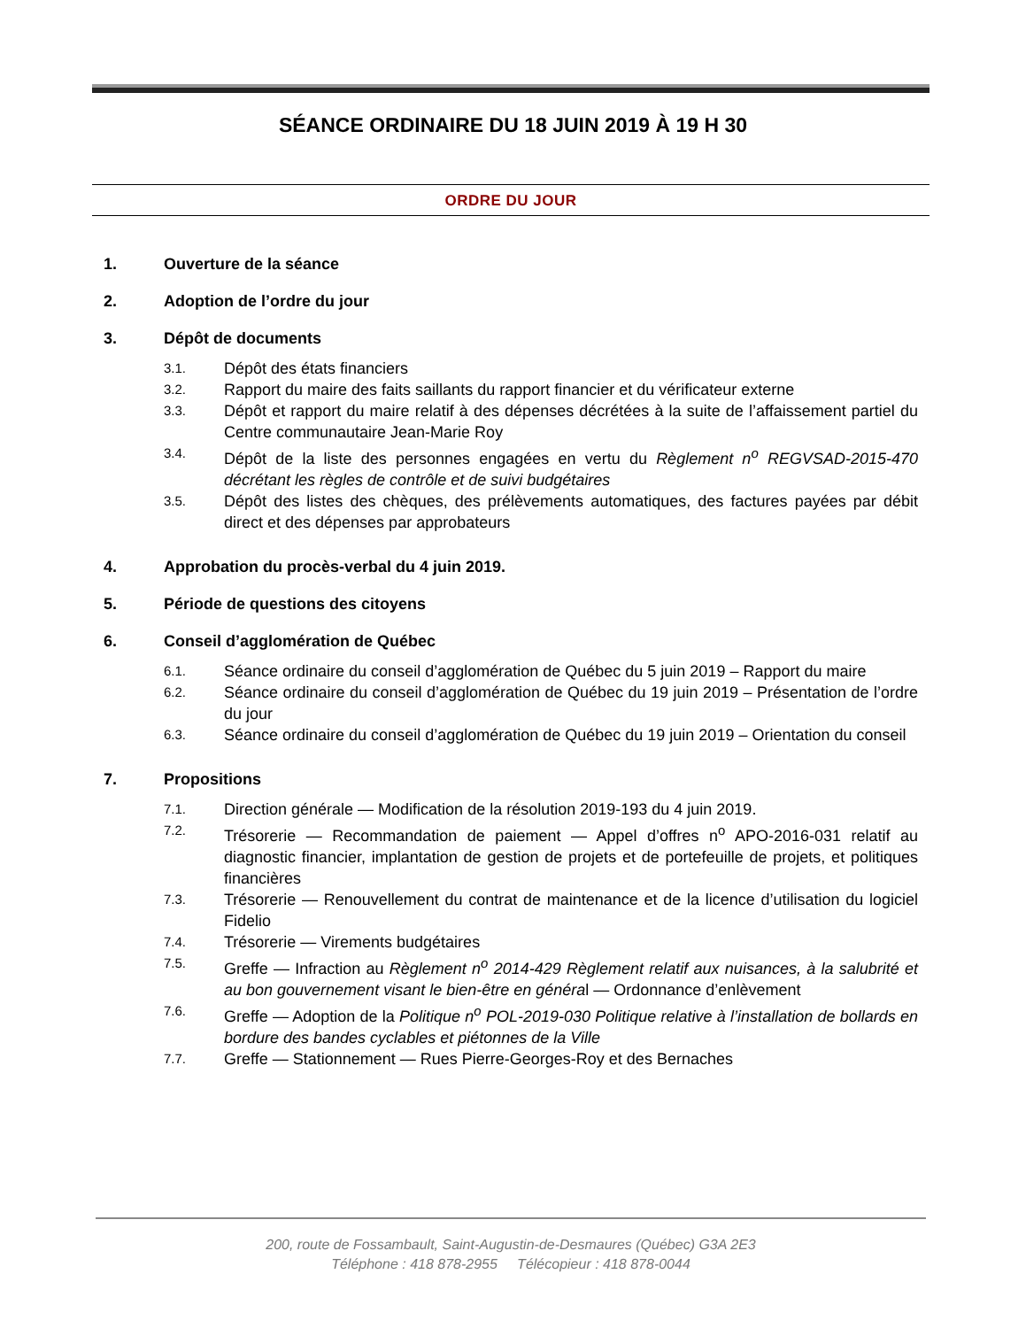SÉANCE ORDINAIRE DU 18 JUIN 2019 À 19 H 30
ORDRE DU JOUR
1. Ouverture de la séance
2. Adoption de l’ordre du jour
3. Dépôt de documents
3.1. Dépôt des états financiers
3.2. Rapport du maire des faits saillants du rapport financier et du vérificateur externe
3.3. Dépôt et rapport du maire relatif à des dépenses décrétées à la suite de l’affaissement partiel du Centre communautaire Jean-Marie Roy
3.4. Dépôt de la liste des personnes engagées en vertu du Règlement n<sup>o</sup> REGVSAD-2015-470 décrétant les règles de contrôle et de suivi budgétaires
3.5. Dépôt des listes des chèques, des prélèvements automatiques, des factures payées par débit direct et des dépenses par approbateurs
4. Approbation du procès-verbal du 4 juin 2019.
5. Période de questions des citoyens
6. Conseil d’agglomération de Québec
6.1. Séance ordinaire du conseil d’agglomération de Québec du 5 juin 2019 – Rapport du maire
6.2. Séance ordinaire du conseil d’agglomération de Québec du 19 juin 2019 – Présentation de l’ordre du jour
6.3. Séance ordinaire du conseil d’agglomération de Québec du 19 juin 2019 – Orientation du conseil
7. Propositions
7.1. Direction générale — Modification de la résolution 2019-193 du 4 juin 2019.
7.2. Trésorerie — Recommandation de paiement — Appel d’offres n<sup>o</sup> APO-2016-031 relatif au diagnostic financier, implantation de gestion de projets et de portefeuille de projets, et politiques financières
7.3. Trésorerie — Renouvellement du contrat de maintenance et de la licence d’utilisation du logiciel Fidelio
7.4. Trésorerie — Virements budgétaires
7.5. Greffe — Infraction au Règlement n<sup>o</sup> 2014-429 Règlement relatif aux nuisances, à la salubrité et au bon gouvernement visant le bien-être en général — Ordonnance d’enlèvement
7.6. Greffe — Adoption de la Politique n<sup>o</sup> POL-2019-030 Politique relative à l’installation de bollards en bordure des bandes cyclables et piétonnes de la Ville
7.7. Greffe — Stationnement — Rues Pierre-Georges-Roy et des Bernaches
200, route de Fossambault, Saint-Augustin-de-Desmaures (Québec) G3A 2E3
Téléphone : 418 878-2955 Télécopieur : 418 878-0044